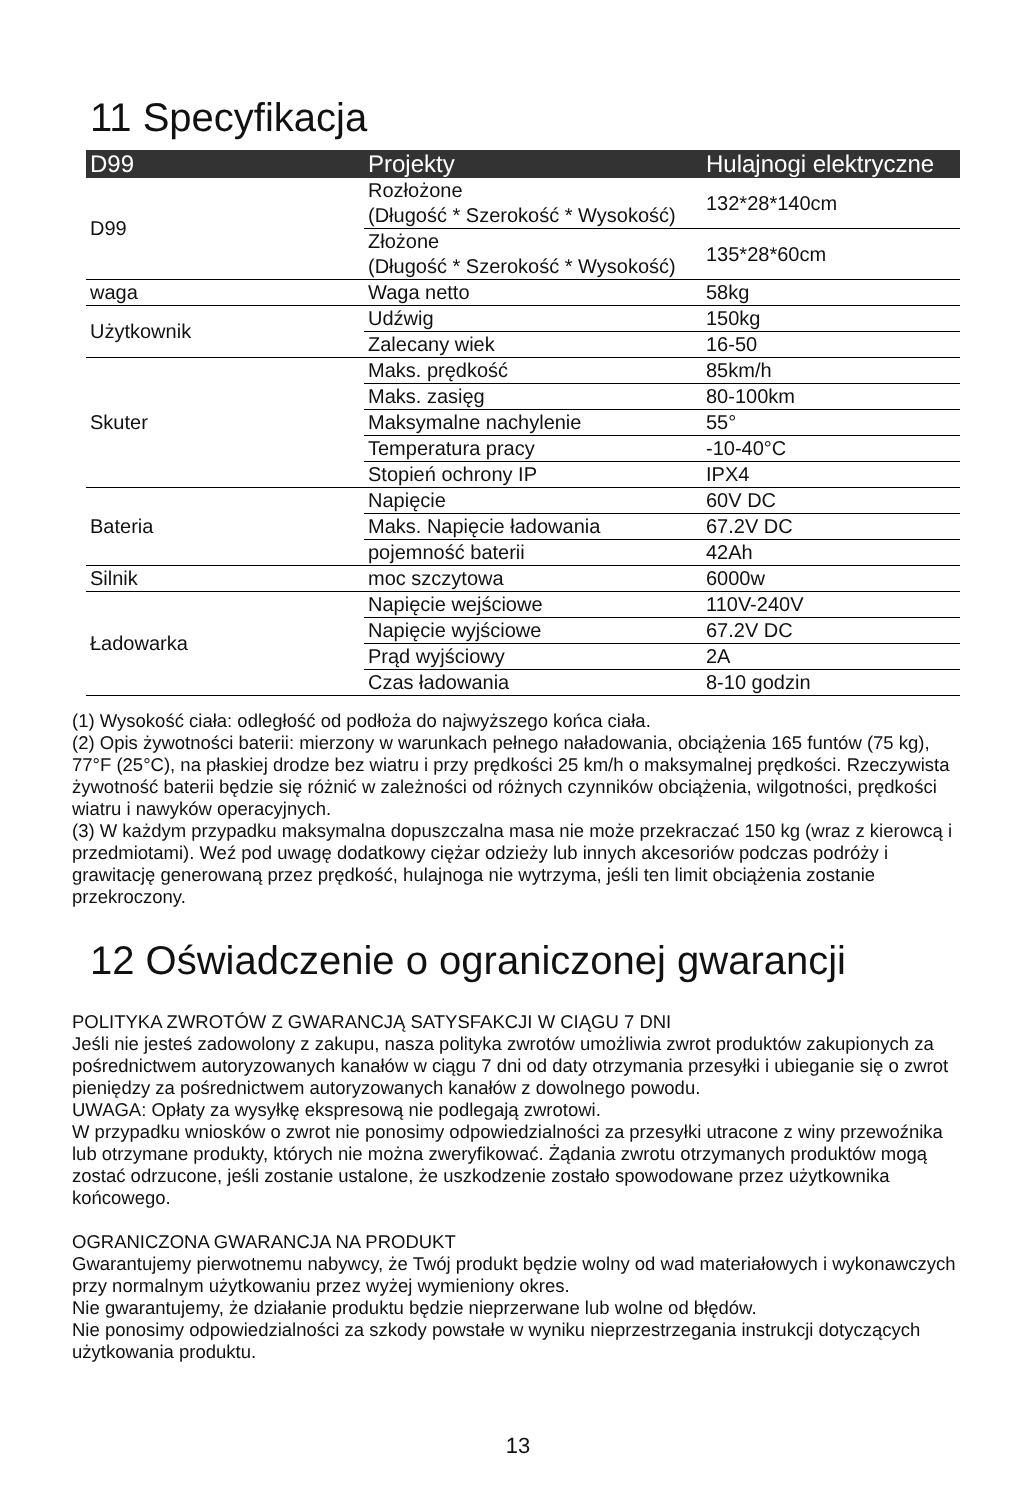11 Specyfikacja
| D99 | Projekty | Hulajnogi elektryczne |
| --- | --- | --- |
| D99 | Rozłożone (Długość * Szerokość * Wysokość) | 132*28*140cm |
| | Złożone (Długość * Szerokość * Wysokość) | 135*28*60cm |
| waga | Waga netto | 58kg |
| Użytkownik | Udźwig | 150kg |
| | Zalecany wiek | 16-50 |
| Skuter | Maks. prędkość | 85km/h |
| | Maks. zasięg | 80-100km |
| | Maksymalne nachylenie | 55° |
| | Temperatura pracy | -10-40°C |
| | Stopień ochrony IP | IPX4 |
| Bateria | Napięcie | 60V DC |
| | Maks. Napięcie ładowania | 67.2V DC |
| | pojemność baterii | 42Ah |
| Silnik | moc szczytowa | 6000w |
| Ładowarka | Napięcie wejściowe | 110V-240V |
| | Napięcie wyjściowe | 67.2V DC |
| | Prąd wyjściowy | 2A |
| | Czas ładowania | 8-10 godzin |
(1) Wysokość ciała: odległość od podłoża do najwyższego końca ciała.
(2) Opis żywotności baterii: mierzony w warunkach pełnego naładowania, obciążenia 165 funtów (75 kg), 77°F (25°C), na płaskiej drodze bez wiatru i przy prędkości 25 km/h o maksymalnej prędkości. Rzeczywista żywotność baterii będzie się różnić w zależności od różnych czynników obciążenia, wilgotności, prędkości wiatru i nawyków operacyjnych.
(3) W każdym przypadku maksymalna dopuszczalna masa nie może przekraczać 150 kg (wraz z kierowcą i przedmiotami). Weź pod uwagę dodatkowy ciężar odzieży lub innych akcesoriów podczas podróży i grawitację generowaną przez prędkość, hulajnoga nie wytrzyma, jeśli ten limit obciążenia zostanie przekroczony.
12 Oświadczenie o ograniczonej gwarancji
POLITYKA ZWROTÓW Z GWARANCJĄ SATYSFAKCJI W CIĄGU 7 DNI
Jeśli nie jesteś zadowolony z zakupu, nasza polityka zwrotów umożliwia zwrot produktów zakupionych za pośrednictwem autoryzowanych kanałów w ciągu 7 dni od daty otrzymania przesyłki i ubieganie się o zwrot pieniędzy za pośrednictwem autoryzowanych kanałów z dowolnego powodu.
UWAGA: Opłaty za wysyłkę ekspresową nie podlegają zwrotowi.
W przypadku wniosków o zwrot nie ponosimy odpowiedzialności za przesyłki utracone z winy przewoźnika lub otrzymane produkty, których nie można zweryfikować. Żądania zwrotu otrzymanych produktów mogą zostać odrzucone, jeśli zostanie ustalone, że uszkodzenie zostało spowodowane przez użytkownika końcowego.
OGRANICZONA GWARANCJA NA PRODUKT
Gwarantujemy pierwotnemu nabywcy, że Twój produkt będzie wolny od wad materiałowych i wykonawczych przy normalnym użytkowaniu przez wyżej wymieniony okres.
Nie gwarantujemy, że działanie produktu będzie nieprzerwane lub wolne od błędów.
Nie ponosimy odpowiedzialności za szkody powstałe w wyniku nieprzestrzegania instrukcji dotyczących użytkowania produktu.
13